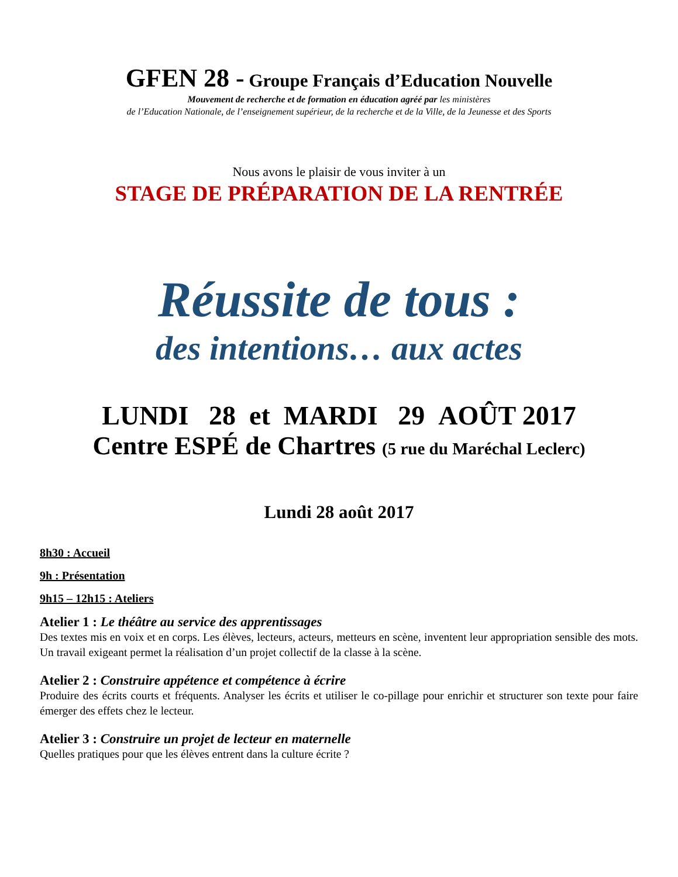GFEN 28 - Groupe Français d’Education Nouvelle
Mouvement de recherche et de formation en éducation agréé par les ministères
de l’Education Nationale, de l’enseignement supérieur, de la recherche et de la Ville, de la Jeunesse et des Sports
Nous avons le plaisir de vous inviter à un
STAGE DE PRÉPARATION DE LA RENTRÉE
Réussite de tous :
des intentions… aux actes
LUNDI 28 et MARDI 29 AOÛT 2017
Centre ESPÉ de Chartres (5 rue du Maréchal Leclerc)
Lundi 28 août 2017
8h30 : Accueil
9h : Présentation
9h15 – 12h15 : Ateliers
Atelier 1 : Le théâtre au service des apprentissages
Des textes mis en voix et en corps. Les élèves, lecteurs, acteurs, metteurs en scène, inventent leur appropriation sensible des mots. Un travail exigeant permet la réalisation d’un projet collectif de la classe à la scène.
Atelier 2 : Construire appétence et compétence à écrire
Produire des écrits courts et fréquents. Analyser les écrits et utiliser le co-pillage pour enrichir et structurer son texte pour faire émerger des effets chez le lecteur.
Atelier 3 : Construire un projet de lecteur en maternelle
Quelles pratiques pour que les élèves entrent dans la culture écrite ?